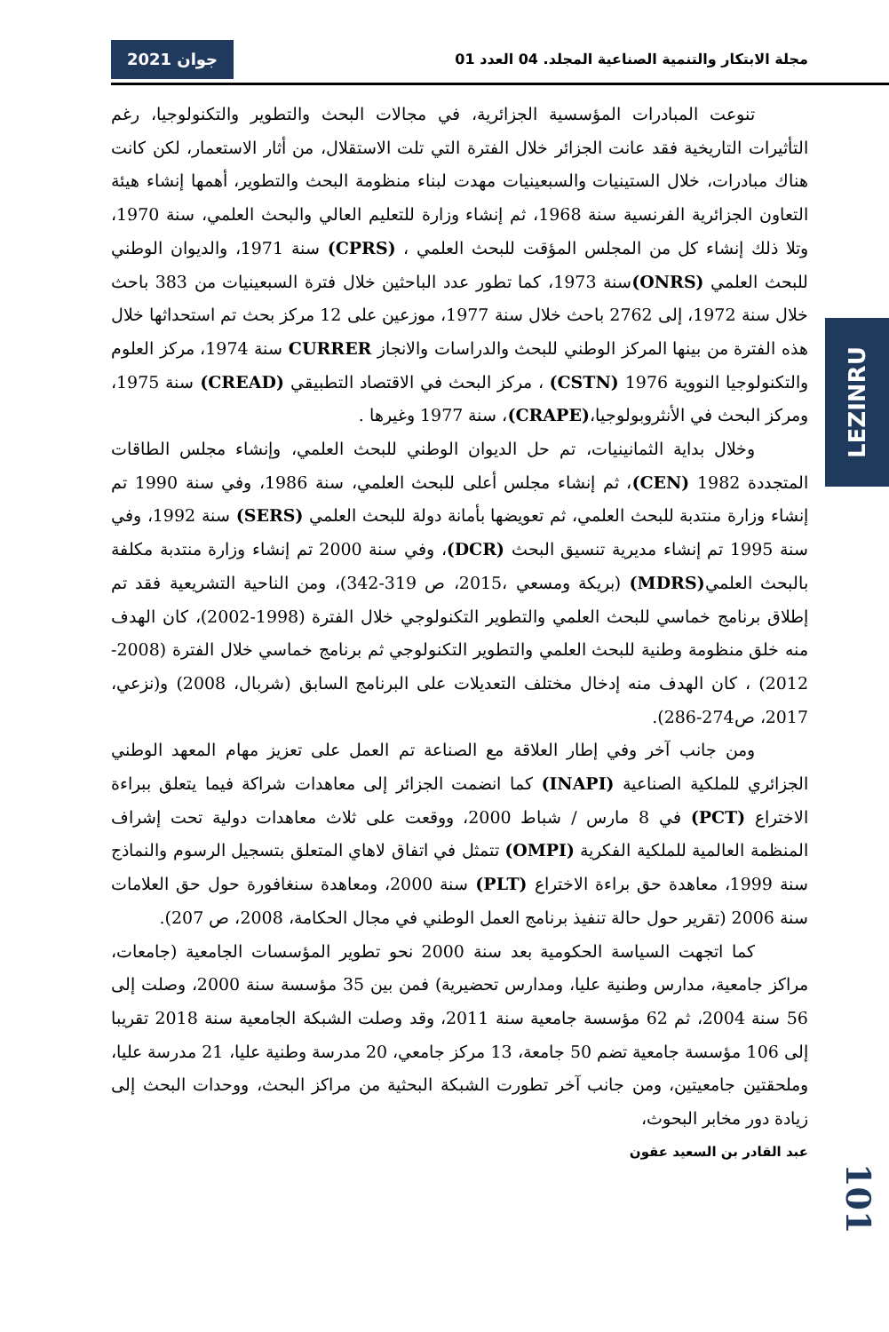مجلة الابتكار والتنمية الصناعية المجلد. 04 العدد 01
جوان 2021
LEZINRU
تنوعت المبادرات المؤسسية الجزائرية، في مجالات البحث والتطوير والتكنولوجيا، رغم التأثيرات التاريخية فقد عانت الجزائر خلال الفترة التي تلت الاستقلال، من أثار الاستعمار، لكن كانت هناك مبادرات، خلال الستينيات والسبعينيات مهدت لبناء منظومة البحث والتطوير، أهمها إنشاء هيئة التعاون الجزائرية الفرنسية سنة 1968، ثم إنشاء وزارة للتعليم العالي والبحث العلمي، سنة 1970، وتلا ذلك إنشاء كل من المجلس المؤقت للبحث العلمي ، (CPRS) سنة 1971، والديوان الوطني للبحث العلمي (ONRS) سنة 1973، كما تطور عدد الباحثين خلال فترة السبعينيات من 383 باحث خلال سنة 1972، إلى 2762 باحث خلال سنة 1977، موزعين على 12 مركز بحث تم استحداثها خلال هذه الفترة من بينها المركز الوطني للبحث والدراسات والانجاز CURRER سنة 1974، مركز العلوم والتكنولوجيا النووية 1976 (CSTN) ، مركز البحث في الاقتصاد التطبيقي (CREAD) سنة 1975، ومركز البحث في الأنثروبولوجيا،(CRAPE)، سنة 1977 وغيرها .
وخلال بداية الثمانينيات، تم حل الديوان الوطني للبحث العلمي، وإنشاء مجلس الطاقات المتجددة 1982 (CEN)، ثم إنشاء مجلس أعلى للبحث العلمي، سنة 1986، وفي سنة 1990 تم إنشاء وزارة منتدبة للبحث العلمي، ثم تعويضها بأمانة دولة للبحث العلمي (SERS) سنة 1992، وفي سنة 1995 تم إنشاء مديرية تنسيق البحث (DCR)، وفي سنة 2000 تم إنشاء وزارة منتدبة مكلفة بالبحث العلمي(MDRS) (بريكة ومسعي ،2015، ص 319-342)، ومن الناحية التشريعية فقد تم إطلاق برنامج خماسي للبحث العلمي والتطوير التكنولوجي خلال الفترة (1998-2002)، كان الهدف منه خلق منظومة وطنية للبحث العلمي والتطوير التكنولوجي ثم برنامج خماسي خلال الفترة (2008-2012) ، كان الهدف منه إدخال مختلف التعديلات على البرنامج السابق (شربال، 2008) و(نزعي، 2017، ص274-286).
ومن جانب آخر وفي إطار العلاقة مع الصناعة تم العمل على تعزيز مهام المعهد الوطني الجزائري للملكية الصناعية (INAPI) كما انضمت الجزائر إلى معاهدات شراكة فيما يتعلق ببراءة الاختراع (PCT) في 8 مارس / شباط 2000، ووقعت على ثلاث معاهدات دولية تحت إشراف المنظمة العالمية للملكية الفكرية (OMPI) تتمثل في اتفاق لاهاي المتعلق بتسجيل الرسوم والنماذج سنة 1999، معاهدة حق براءة الاختراع (PLT) سنة 2000، ومعاهدة سنغافورة حول حق العلامات سنة 2006 (تقرير حول حالة تنفيذ برنامج العمل الوطني في مجال الحكامة، 2008، ص 207).
كما اتجهت السياسة الحكومية بعد سنة 2000 نحو تطوير المؤسسات الجامعية (جامعات، مراكز جامعية، مدارس وطنية عليا، ومدارس تحضيرية) فمن بين 35 مؤسسة سنة 2000، وصلت إلى 56 سنة 2004، ثم 62 مؤسسة جامعية سنة 2011، وقد وصلت الشبكة الجامعية سنة 2018 تقريبا إلى 106 مؤسسة جامعية تضم 50 جامعة، 13 مركز جامعي، 20 مدرسة وطنية عليا، 21 مدرسة عليا، وملحقتين جامعيتين، ومن جانب آخر تطورت الشبكة البحثية من مراكز البحث، ووحدات البحث إلى زيادة دور مخابر البحوث،
عبد القادر بن السعيد عقون
101